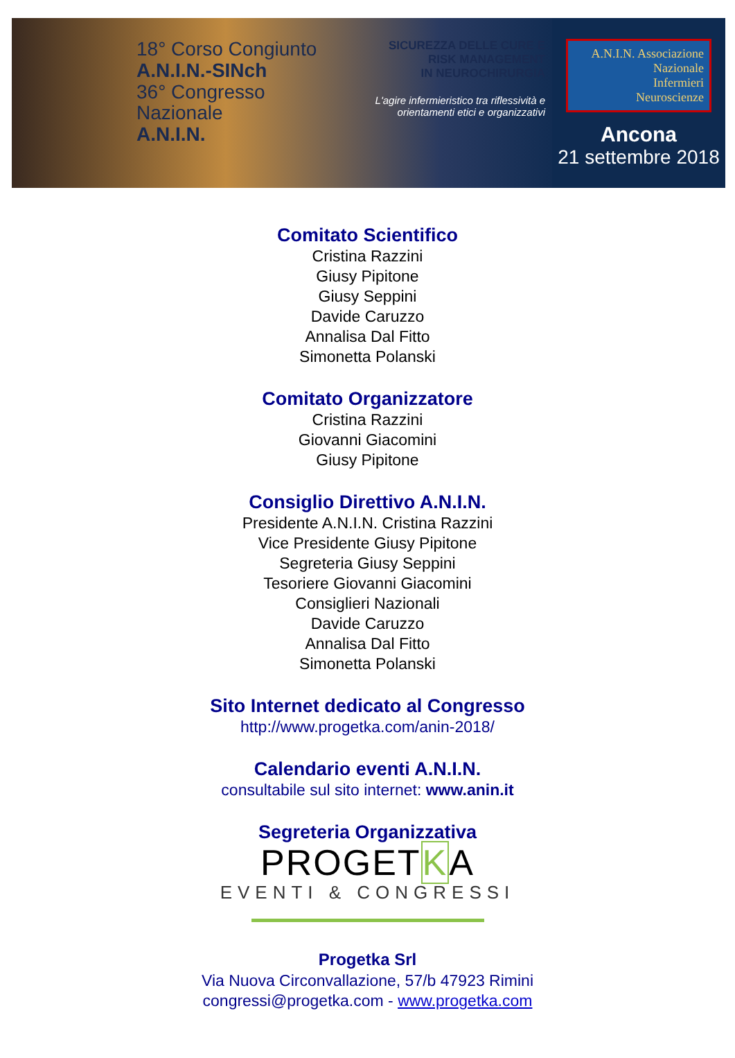18° Corso Congiunto
A.N.I.N.-SINch
36° Congresso Nazionale
A.N.I.N.
SICUREZZA DELLE CURE E
RISK MANAGEMENT
IN NEUROCHIRURGIA
L'agire infermieristico tra riflessività e orientamenti etici e organizzativi
A.N.I.N. Associazione
Nazionale
Infermieri
Neuroscienze
Ancona
21 settembre 2018
Comitato Scientifico
Cristina Razzini
Giusy Pipitone
Giusy Seppini
Davide Caruzzo
Annalisa Dal Fitto
Simonetta Polanski
Comitato Organizzatore
Cristina Razzini
Giovanni Giacomini
Giusy Pipitone
Consiglio Direttivo A.N.I.N.
Presidente A.N.I.N. Cristina Razzini
Vice Presidente Giusy Pipitone
Segreteria Giusy Seppini
Tesoriere Giovanni Giacomini
Consiglieri Nazionali
Davide Caruzzo
Annalisa Dal Fitto
Simonetta Polanski
Sito Internet dedicato al Congresso
http://www.progetka.com/anin-2018/
Calendario eventi A.N.I.N.
consultabile sul sito internet: www.anin.it
Segreteria Organizzativa
PROGETKA
EVENTI & CONGRESSI
Progetka Srl
Via Nuova Circonvallazione, 57/b 47923 Rimini
congressi@progetka.com - www.progetka.com